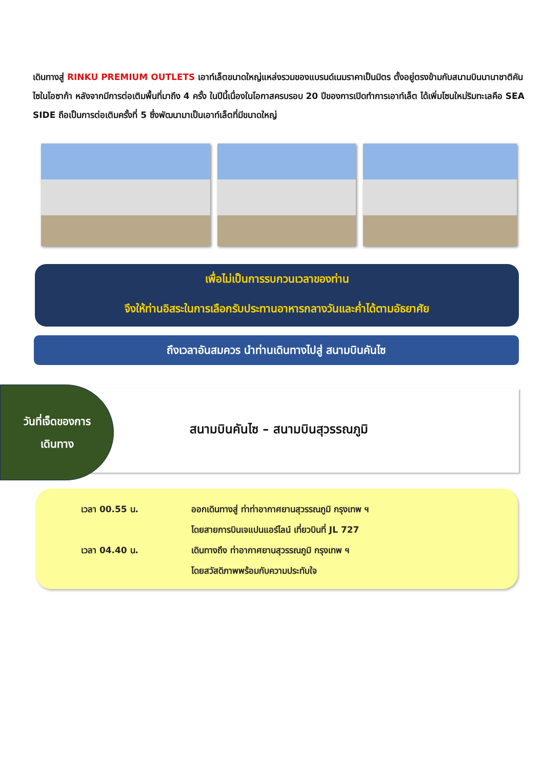เดินทางสู่ RINKU PREMIUM OUTLETS เอาท์เล็ตขนาดใหญ่แหล่งรวมของแบรนด์เนมราคาเป็นมิตร ตั้งอยู่ตรงข้ามกับสนามบินนานาชาติคันไซในโอซาก้า หลังจากมีการต่อเติมพื้นที่มาถึง 4 ครั้ง ในปีนี้เนื่องในโอกาสครบรอบ 20 ปีของการเปิดทำการเอาท์เล็ต ได้เพิ่มโซนใหม่ริมทะเลคือ SEA SIDE ถือเป็นการต่อเติมครั้งที่ 5 ซึ่งพัฒนามาเป็นเอาท์เล็ตที่มีขนาดใหญ่
เพื่อไม่เป็นการรบกวนเวลาของท่าน
จึงให้ท่านอิสระในการเลือกรับประทานอาหารกลางวันและค่ำได้ตามอัธยาศัย
ถึงเวลาอันสมควร นำท่านเดินทางไปสู่ สนามบินคันไซ
วันที่เจ็ดของการ
เดินทาง
สนามบินคันไซ – สนามบินสุวรรณภูมิ
เวลา 00.55 น. ออกเดินทางสู่ ท่าท่าอากาศยานสุวรรณภูมิ กรุงเทพ ฯ
โดยสายการบินเจแปนแอร์ไลน์ เที่ยวบินที่ JL 727
เวลา 04.40 น. เดินทางถึง ท่าอากาศยานสุวรรณภูมิ กรุงเทพ ฯ
โดยสวัสดิภาพพร้อมกับความประทับใจ